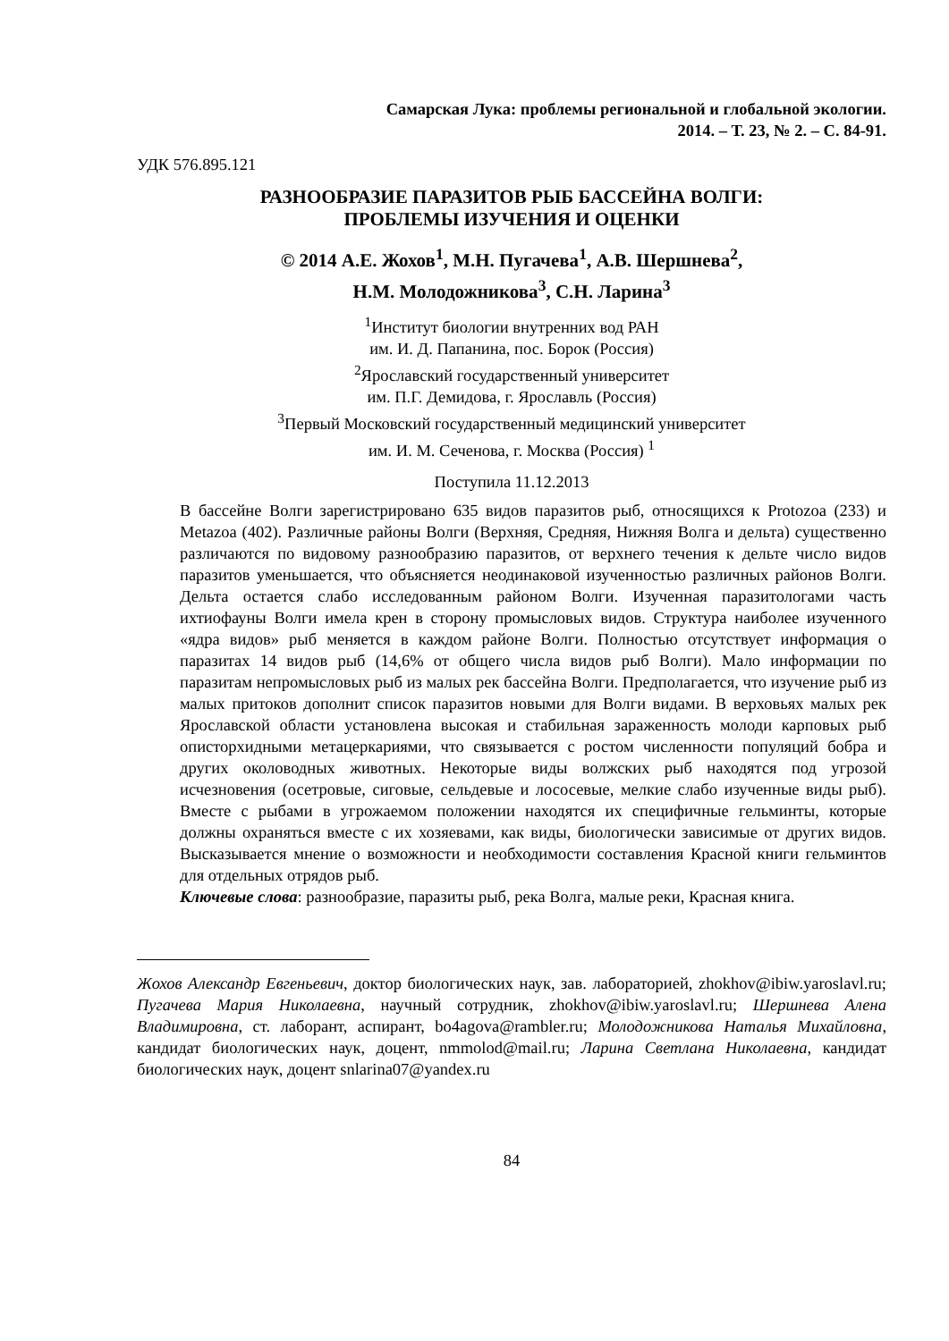Самарская Лука: проблемы региональной и глобальной экологии.
2014. – Т. 23, № 2. – С. 84-91.
УДК 576.895.121
РАЗНООБРАЗИЕ ПАРАЗИТОВ РЫБ БАССЕЙНА ВОЛГИ:
ПРОБЛЕМЫ ИЗУЧЕНИЯ И ОЦЕНКИ
© 2014 А.Е. Жохов<sup>1</sup>, М.Н. Пугачева<sup>1</sup>, А.В. Шершнева<sup>2</sup>,
Н.М. Молодожникова<sup>3</sup>, С.Н. Ларина<sup>3</sup>
<sup>1</sup> Институт биологии внутренних вод РАН
им. И. Д. Папанина, пос. Борок (Россия)
<sup>2</sup> Ярославский государственный университет
им. П.Г. Демидова, г. Ярославль (Россия)
<sup>3</sup> Первый Московский государственный медицинский университет
им. И. М. Сеченова, г. Москва (Россия) <sup>1</sup>
Поступила 11.12.2013
В бассейне Волги зарегистрировано 635 видов паразитов рыб, относящихся к Protozoa (233) и Metazoa (402). Различные районы Волги (Верхняя, Средняя, Нижняя Волга и дельта) существенно различаются по видовому разнообразию паразитов, от верхнего течения к дельте число видов паразитов уменьшается, что объясняется неодинаковой изученностью различных районов Волги. Дельта остается слабо исследованным районом Волги. Изученная паразитологами часть ихтиофауны Волги имела крен в сторону промысловых видов. Структура наиболее изученного «ядра видов» рыб меняется в каждом районе Волги. Полностью отсутствует информация о паразитах 14 видов рыб (14,6% от общего числа видов рыб Волги). Мало информации по паразитам непромысловых рыб из малых рек бассейна Волги. Предполагается, что изучение рыб из малых притоков дополнит список паразитов новыми для Волги видами. В верховьях малых рек Ярославской области установлена высокая и стабильная зараженность молоди карповых рыб описторхидными метацеркариями, что связывается с ростом численности популяций бобра и других околоводных животных. Некоторые виды волжских рыб находятся под угрозой исчезновения (осетровые, сиговые, сельдевые и лососевые, мелкие слабо изученные виды рыб). Вместе с рыбами в угрожаемом положении находятся их специфичные гельминты, которые должны охраняться вместе с их хозяевами, как виды, биологически зависимые от других видов. Высказывается мнение о возможности и необходимости составления Красной книги гельминтов для отдельных отрядов рыб.
Ключевые слова: разнообразие, паразиты рыб, река Волга, малые реки, Красная книга.
Жохов Александр Евгеньевич, доктор биологических наук, зав. лабораторией, zhokhov@ibiw.yaroslavl.ru; Пугачева Мария Николаевна, научный сотрудник, zhokhov@ibiw.yaroslavl.ru; Шершнева Алена Владимировна, ст. лаборант, аспирант, bo4agova@rambler.ru; Молодожникова Наталья Михайловна, кандидат биологических наук, доцент, nmmolod@mail.ru; Ларина Светлана Николаевна, кандидат биологических наук, доцент snlarina07@yandex.ru
84